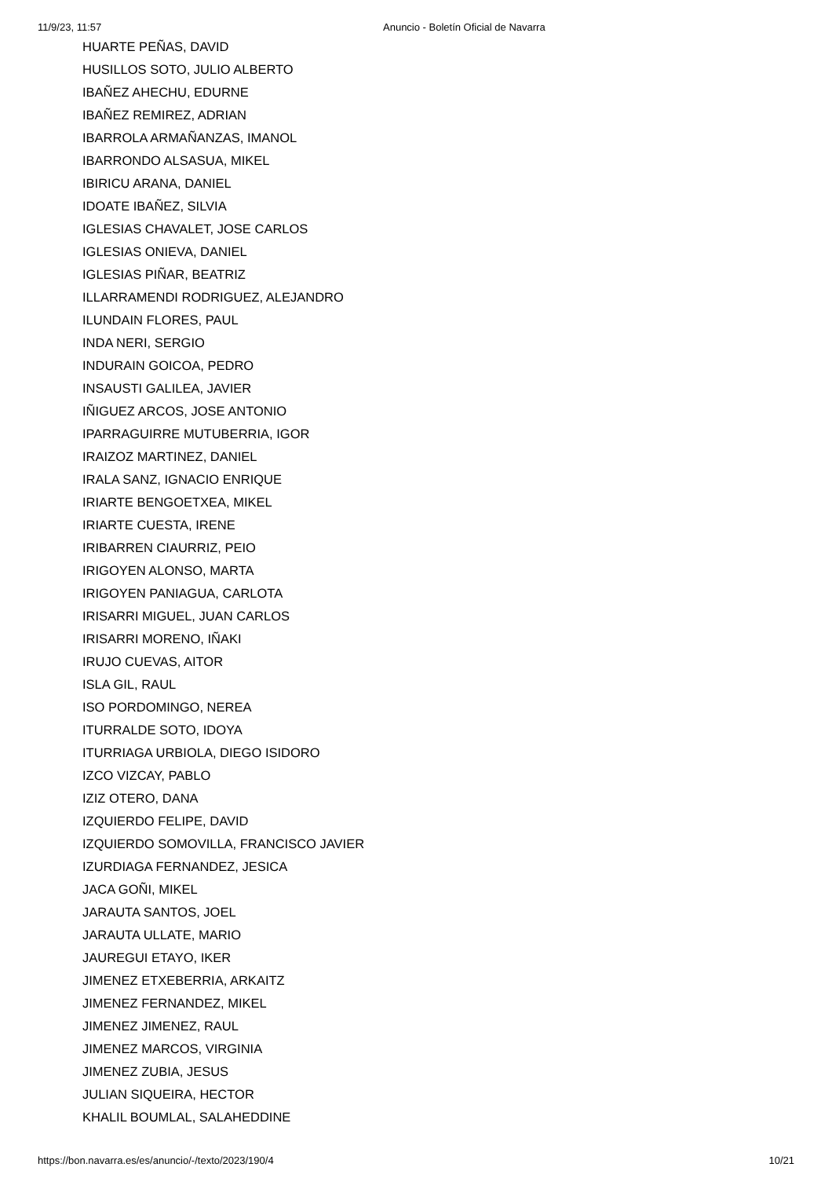11/9/23, 11:57 Anuncio - Boletín Oficial de Navarra
HUARTE PEÑAS, DAVID
HUSILLOS SOTO, JULIO ALBERTO
IBAÑEZ AHECHU, EDURNE
IBAÑEZ REMIREZ, ADRIAN
IBARROLA ARMAÑANZAS, IMANOL
IBARRONDO ALSASUA, MIKEL
IBIRICU ARANA, DANIEL
IDOATE IBAÑEZ, SILVIA
IGLESIAS CHAVALET, JOSE CARLOS
IGLESIAS ONIEVA, DANIEL
IGLESIAS PIÑAR, BEATRIZ
ILLARRAMENDI RODRIGUEZ, ALEJANDRO
ILUNDAIN FLORES, PAUL
INDA NERI, SERGIO
INDURAIN GOICOA, PEDRO
INSAUSTI GALILEA, JAVIER
IÑIGUEZ ARCOS, JOSE ANTONIO
IPARRAGUIRRE MUTUBERRIA, IGOR
IRAIZOZ MARTINEZ, DANIEL
IRALA SANZ, IGNACIO ENRIQUE
IRIARTE BENGOETXEA, MIKEL
IRIARTE CUESTA, IRENE
IRIBARREN CIAURRIZ, PEIO
IRIGOYEN ALONSO, MARTA
IRIGOYEN PANIAGUA, CARLOTA
IRISARRI MIGUEL, JUAN CARLOS
IRISARRI MORENO, IÑAKI
IRUJO CUEVAS, AITOR
ISLA GIL, RAUL
ISO PORDOMINGO, NEREA
ITURRALDE SOTO, IDOYA
ITURRIAGA URBIOLA, DIEGO ISIDORO
IZCO VIZCAY, PABLO
IZIZ OTERO, DANA
IZQUIERDO FELIPE, DAVID
IZQUIERDO SOMOVILLA, FRANCISCO JAVIER
IZURDIAGA FERNANDEZ, JESICA
JACA GOÑI, MIKEL
JARAUTA SANTOS, JOEL
JARAUTA ULLATE, MARIO
JAUREGUI ETAYO, IKER
JIMENEZ ETXEBERRIA, ARKAITZ
JIMENEZ FERNANDEZ, MIKEL
JIMENEZ JIMENEZ, RAUL
JIMENEZ MARCOS, VIRGINIA
JIMENEZ ZUBIA, JESUS
JULIAN SIQUEIRA, HECTOR
KHALIL BOUMLAL, SALAHEDDINE
https://bon.navarra.es/es/anuncio/-/texto/2023/190/4 10/21